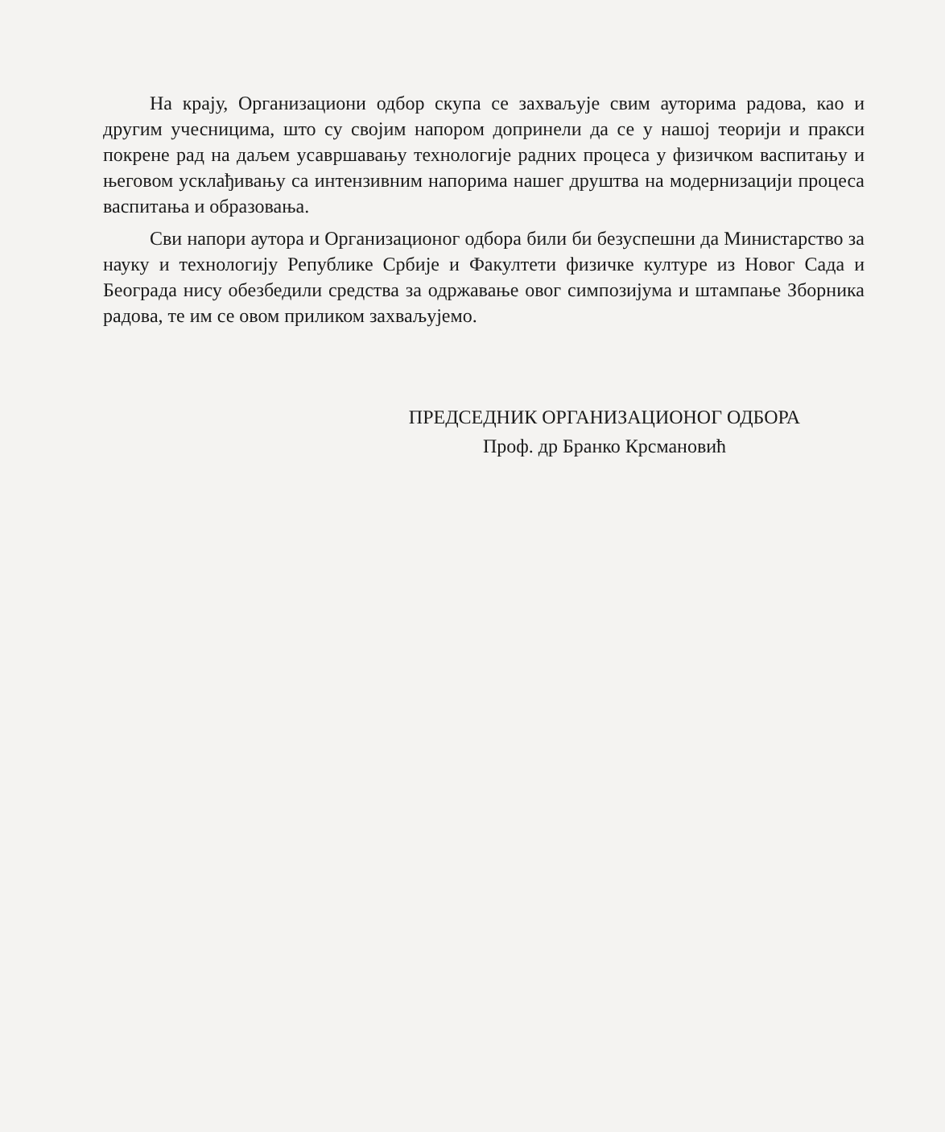На крају, Организациони одбор скупа се захваљује свим ауторима радова, као и другим учесницима, што су својим напором допринели да се у нашој теорији и пракси покрене рад на даљем усавршавању технологије радних процеса у физичком васпитању и његовом усклађивању са интензивним напорима нашег друштва на модернизацији процеса васпитања и образовања.
Сви напори аутора и Организационог одбора били би безуспешни да Министарство за науку и технологију Републике Србије и Факултети физичке културе из Новог Сада и Београда нису обезбедили средства за одржавање овог симпозијума и штампање Зборника радова, те им се овом приликом захваљујемо.
ПРЕДСЕДНИК ОРГАНИЗАЦИОНОГ ОДБОРА
Проф. др Бранко Крсмановић